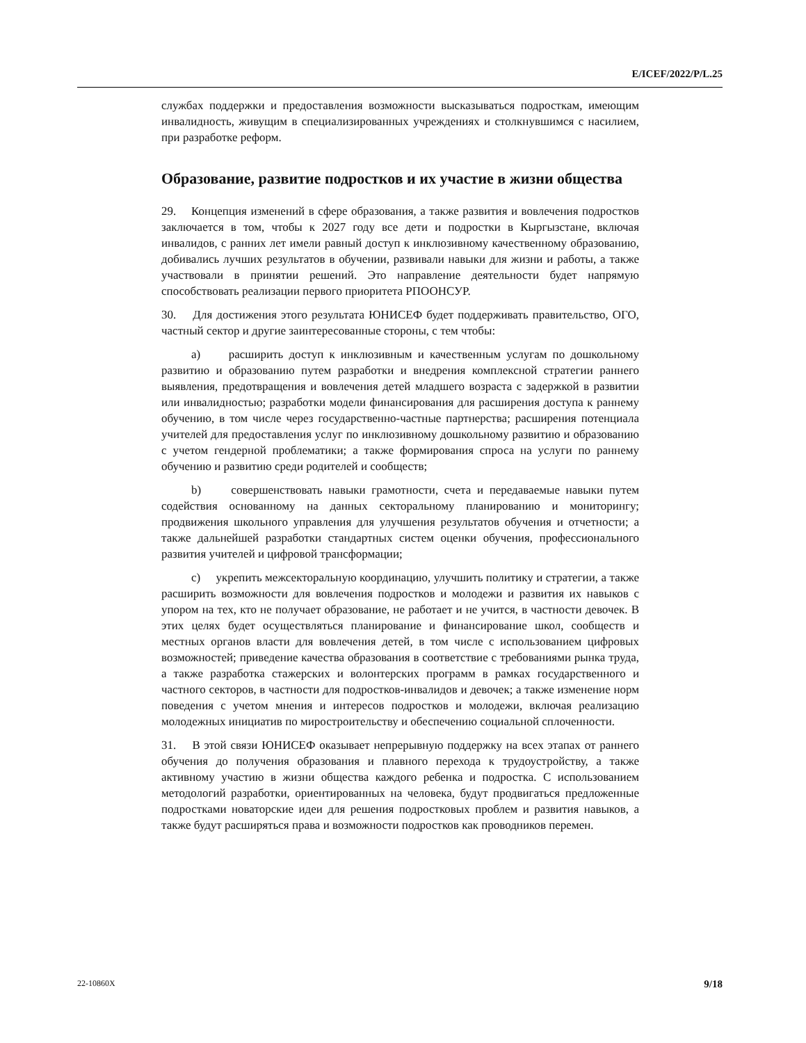E/ICEF/2022/P/L.25
службах поддержки и предоставления возможности высказываться подросткам, имеющим инвалидность, живущим в специализированных учреждениях и столкнувшимся с насилием, при разработке реформ.
Образование, развитие подростков и их участие в жизни общества
29. Концепция изменений в сфере образования, а также развития и вовлечения подростков заключается в том, чтобы к 2027 году все дети и подростки в Кыргызстане, включая инвалидов, с ранних лет имели равный доступ к инклюзивному качественному образованию, добивались лучших результатов в обучении, развивали навыки для жизни и работы, а также участвовали в принятии решений. Это направление деятельности будет напрямую способствовать реализации первого приоритета РПООНСУР.
30. Для достижения этого результата ЮНИСЕФ будет поддерживать правительство, ОГО, частный сектор и другие заинтересованные стороны, с тем чтобы:
a) расширить доступ к инклюзивным и качественным услугам по дошкольному развитию и образованию путем разработки и внедрения комплексной стратегии раннего выявления, предотвращения и вовлечения детей младшего возраста с задержкой в развитии или инвалидностью; разработки модели финансирования для расширения доступа к раннему обучению, в том числе через государственно-частные партнерства; расширения потенциала учителей для предоставления услуг по инклюзивному дошкольному развитию и образованию с учетом гендерной проблематики; а также формирования спроса на услуги по раннему обучению и развитию среди родителей и сообществ;
b) совершенствовать навыки грамотности, счета и передаваемые навыки путем содействия основанному на данных секторальному планированию и мониторингу; продвижения школьного управления для улучшения результатов обучения и отчетности; а также дальнейшей разработки стандартных систем оценки обучения, профессионального развития учителей и цифровой трансформации;
c) укрепить межсекторальную координацию, улучшить политику и стратегии, а также расширить возможности для вовлечения подростков и молодежи и развития их навыков с упором на тех, кто не получает образование, не работает и не учится, в частности девочек. В этих целях будет осуществляться планирование и финансирование школ, сообществ и местных органов власти для вовлечения детей, в том числе с использованием цифровых возможностей; приведение качества образования в соответствие с требованиями рынка труда, а также разработка стажерских и волонтерских программ в рамках государственного и частного секторов, в частности для подростков-инвалидов и девочек; а также изменение норм поведения с учетом мнения и интересов подростков и молодежи, включая реализацию молодежных инициатив по миростроительству и обеспечению социальной сплоченности.
31. В этой связи ЮНИСЕФ оказывает непрерывную поддержку на всех этапах от раннего обучения до получения образования и плавного перехода к трудоустройству, а также активному участию в жизни общества каждого ребенка и подростка. С использованием методологий разработки, ориентированных на человека, будут продвигаться предложенные подростками новаторские идеи для решения подростковых проблем и развития навыков, а также будут расширяться права и возможности подростков как проводников перемен.
22-10860X 9/18